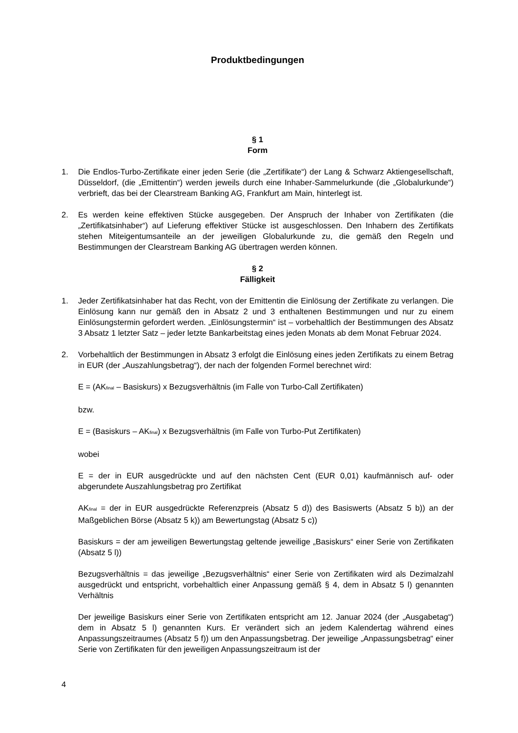Produktbedingungen
§ 1
Form
1. Die Endlos-Turbo-Zertifikate einer jeden Serie (die „Zertifikate“) der Lang & Schwarz Aktiengesellschaft, Düsseldorf, (die „Emittentin“) werden jeweils durch eine Inhaber-Sammelurkunde (die „Globalurkunde“) verbrieft, das bei der Clearstream Banking AG, Frankfurt am Main, hinterlegt ist.
2. Es werden keine effektiven Stücke ausgegeben. Der Anspruch der Inhaber von Zertifikaten (die „Zertifikatsinhaber“) auf Lieferung effektiver Stücke ist ausgeschlossen. Den Inhabern des Zertifikats stehen Miteigentumsanteile an der jeweiligen Globalurkunde zu, die gemäß den Regeln und Bestimmungen der Clearstream Banking AG übertragen werden können.
§ 2
Fälligkeit
1. Jeder Zertifikatsinhaber hat das Recht, von der Emittentin die Einlösung der Zertifikate zu verlangen. Die Einlösung kann nur gemäß den in Absatz 2 und 3 enthaltenen Bestimmungen und nur zu einem Einlösungstermin gefordert werden. „Einlösungstermin“ ist – vorbehaltlich der Bestimmungen des Absatz 3 Absatz 1 letzter Satz – jeder letzte Bankarbeitstag eines jeden Monats ab dem Monat Februar 2024.
2. Vorbehaltlich der Bestimmungen in Absatz 3 erfolgt die Einlösung eines jeden Zertifikats zu einem Betrag in EUR (der „Auszahlungsbetrag“), der nach der folgenden Formel berechnet wird:
E = (AK<sub>final</sub> – Basiskurs) x Bezugsverhältnis (im Falle von Turbo-Call Zertifikaten)
bzw.
E = (Basiskurs – AK<sub>final</sub>) x Bezugsverhältnis (im Falle von Turbo-Put Zertifikaten)
wobei
E = der in EUR ausgedrückte und auf den nächsten Cent (EUR 0,01) kaufmännisch auf- oder abgerundete Auszahlungsbetrag pro Zertifikat
AK<sub>final</sub> = der in EUR ausgedrückte Referenzpreis (Absatz 5 d)) des Basiswerts (Absatz 5 b)) an der Maßgeblichen Börse (Absatz 5 k)) am Bewertungstag (Absatz 5 c))
Basiskurs = der am jeweiligen Bewertungstag geltende jeweilige „Basiskurs“ einer Serie von Zertifikaten (Absatz 5 l))
Bezugsverhältnis = das jeweilige „Bezugsverhältnis“ einer Serie von Zertifikaten wird als Dezimalzahl ausgedrückt und entspricht, vorbehaltlich einer Anpassung gemäß § 4, dem in Absatz 5 l) genannten Verhältnis
Der jeweilige Basiskurs einer Serie von Zertifikaten entspricht am 12. Januar 2024 (der „Ausgabetag“) dem in Absatz 5 l) genannten Kurs. Er verändert sich an jedem Kalendertag während eines Anpassungszeitraumes (Absatz 5 f)) um den Anpassungsbetrag. Der jeweilige „Anpassungsbetrag“ einer Serie von Zertifikaten für den jeweiligen Anpassungszeitraum ist der
4